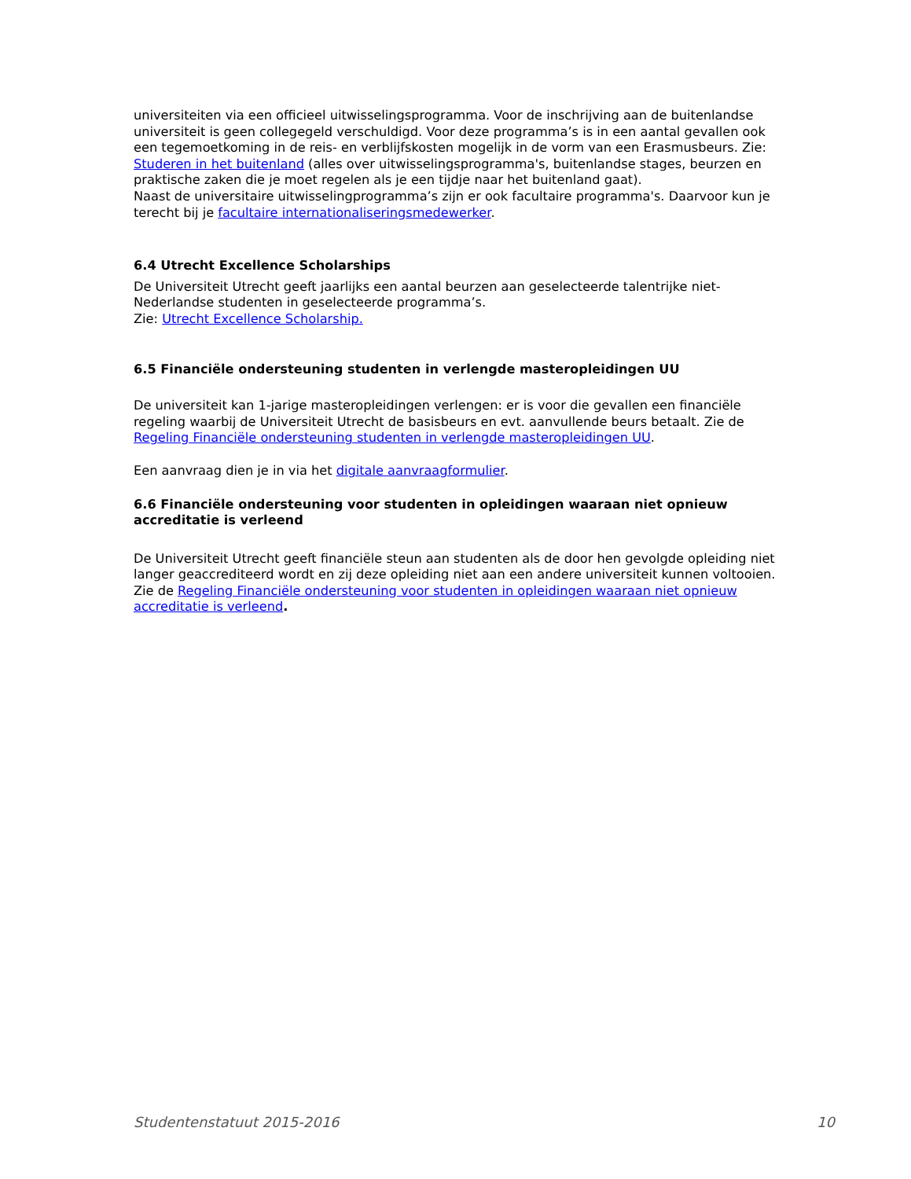universiteiten via een officieel uitwisselingsprogramma. Voor de inschrijving aan de buitenlandse universiteit is geen collegegeld verschuldigd. Voor deze programma’s is in een aantal gevallen ook een tegemoetkoming in de reis- en verblijfskosten mogelijk in de vorm van een Erasmusbeurs. Zie: Studeren in het buitenland (alles over uitwisselingsprogramma's, buitenlandse stages, beurzen en praktische zaken die je moet regelen als je een tijdje naar het buitenland gaat).
Naast de universitaire uitwisselingprogramma’s zijn er ook facultaire programma's. Daarvoor kun je terecht bij je facultaire internationaliseringsmedewerker.
6.4 Utrecht Excellence Scholarships
De Universiteit Utrecht geeft jaarlijks een aantal beurzen aan geselecteerde talentrijke niet-Nederlandse studenten in geselecteerde programma’s.
Zie: Utrecht Excellence Scholarship.
6.5 Financiële ondersteuning studenten in verlengde masteropleidingen UU
De universiteit kan 1-jarige masteropleidingen verlengen: er is voor die gevallen een financiële regeling waarbij de Universiteit Utrecht de basisbeurs en evt. aanvullende beurs betaalt. Zie de Regeling Financiële ondersteuning studenten in verlengde masteropleidingen UU.
Een aanvraag dien je in via het digitale aanvraagformulier.
6.6 Financiële ondersteuning voor studenten in opleidingen waaraan niet opnieuw accreditatie is verleend
De Universiteit Utrecht geeft financiële steun aan studenten als de door hen gevolgde opleiding niet langer geaccrediteerd wordt en zij deze opleiding niet aan een andere universiteit kunnen voltooien. Zie de Regeling Financiële ondersteuning voor studenten in opleidingen waaraan niet opnieuw accreditatie is verleend.
Studentenstatuut 2015-2016 10